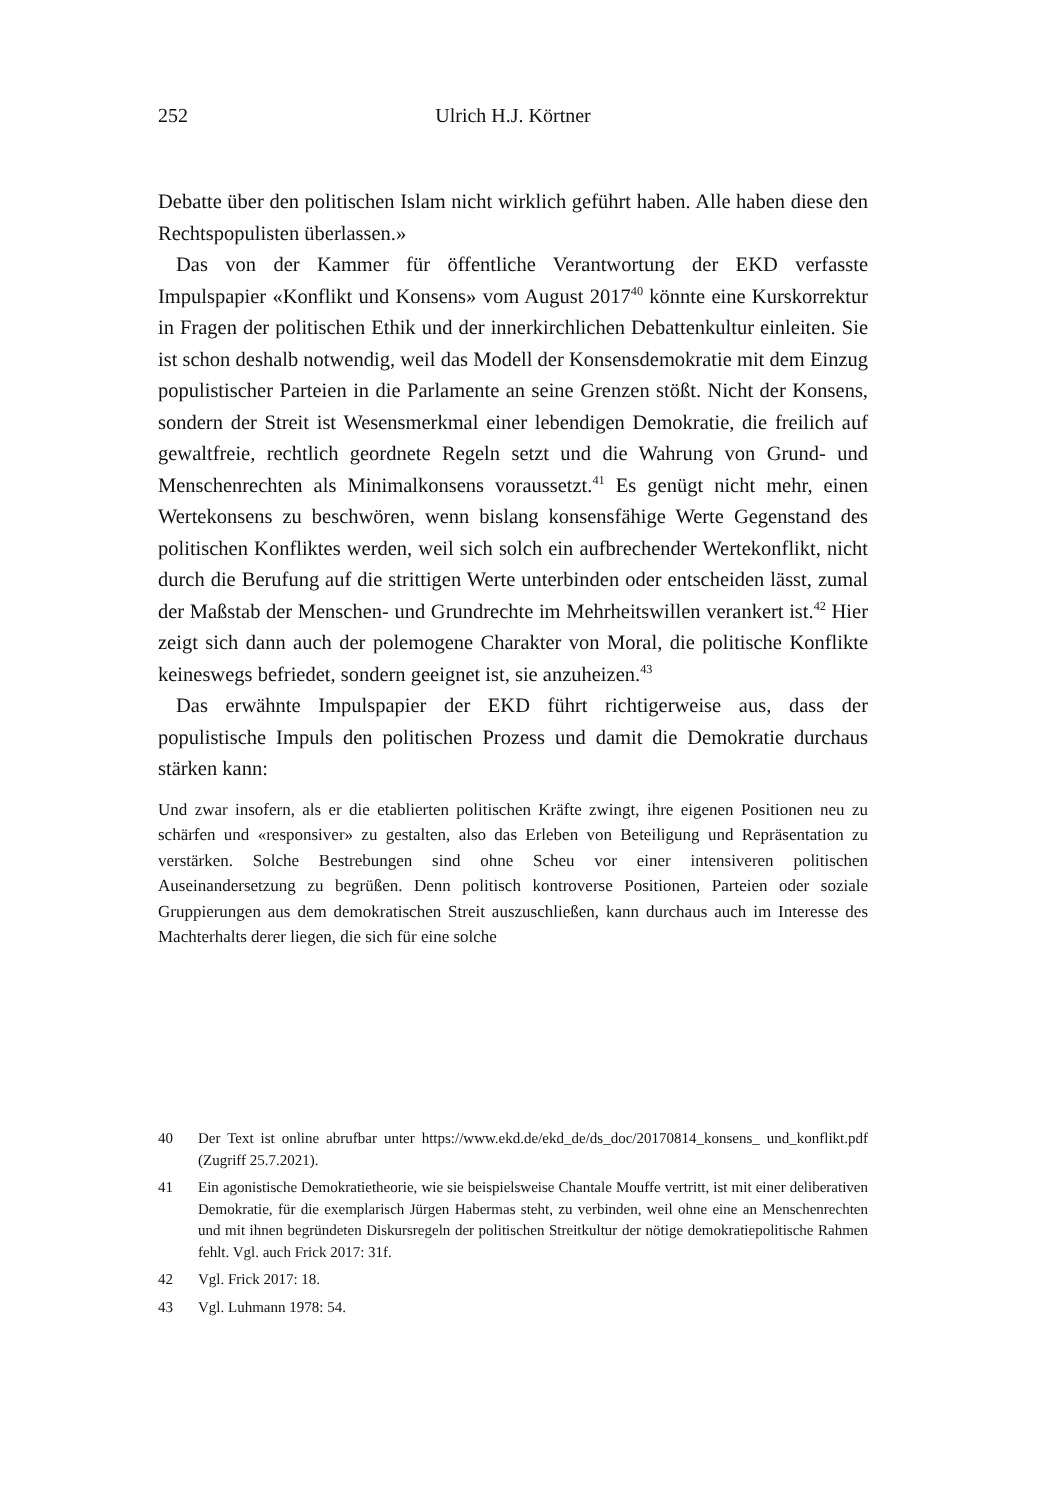252
Ulrich H.J. Körtner
Debatte über den politischen Islam nicht wirklich geführt haben. Alle haben diese den Rechtspopulisten überlassen.»
Das von der Kammer für öffentliche Verantwortung der EKD verfasste Impulspapier «Konflikt und Konsens» vom August 2017<sup>40</sup> könnte eine Kurskorrektur in Fragen der politischen Ethik und der innerkirchlichen Debattenkultur einleiten. Sie ist schon deshalb notwendig, weil das Modell der Konsensdemokratie mit dem Einzug populistischer Parteien in die Parlamente an seine Grenzen stößt. Nicht der Konsens, sondern der Streit ist Wesensmerkmal einer lebendigen Demokratie, die freilich auf gewaltfreie, rechtlich geordnete Regeln setzt und die Wahrung von Grund- und Menschenrechten als Minimalkonsens voraussetzt.<sup>41</sup> Es genügt nicht mehr, einen Wertekonsens zu beschwören, wenn bislang konsensfähige Werte Gegenstand des politischen Konfliktes werden, weil sich solch ein aufbrechender Wertekonflikt, nicht durch die Berufung auf die strittigen Werte unterbinden oder entscheiden lässt, zumal der Maßstab der Menschen- und Grundrechte im Mehrheitswillen verankert ist.<sup>42</sup> Hier zeigt sich dann auch der polemogene Charakter von Moral, die politische Konflikte keineswegs befriedet, sondern geeignet ist, sie anzuheizen.<sup>43</sup>
Das erwähnte Impulspapier der EKD führt richtigerweise aus, dass der populistische Impuls den politischen Prozess und damit die Demokratie durchaus stärken kann:
Und zwar insofern, als er die etablierten politischen Kräfte zwingt, ihre eigenen Positionen neu zu schärfen und «responsiver» zu gestalten, also das Erleben von Beteiligung und Repräsentation zu verstärken. Solche Bestrebungen sind ohne Scheu vor einer intensiveren politischen Auseinandersetzung zu begrüßen. Denn politisch kontroverse Positionen, Parteien oder soziale Gruppierungen aus dem demokratischen Streit auszuschließen, kann durchaus auch im Interesse des Machterhalts derer liegen, die sich für eine solche
40 Der Text ist online abrufbar unter https://www.ekd.de/ekd_de/ds_doc/20170814_konsens_ und_konflikt.pdf (Zugriff 25.7.2021).
41 Ein agonistische Demokratietheorie, wie sie beispielsweise Chantale Mouffe vertritt, ist mit einer deliberativen Demokratie, für die exemplarisch Jürgen Habermas steht, zu verbinden, weil ohne eine an Menschenrechten und mit ihnen begründeten Diskursregeln der politischen Streitkultur der nötige demokratiepolitische Rahmen fehlt. Vgl. auch Frick 2017: 31f.
42 Vgl. Frick 2017: 18.
43 Vgl. Luhmann 1978: 54.